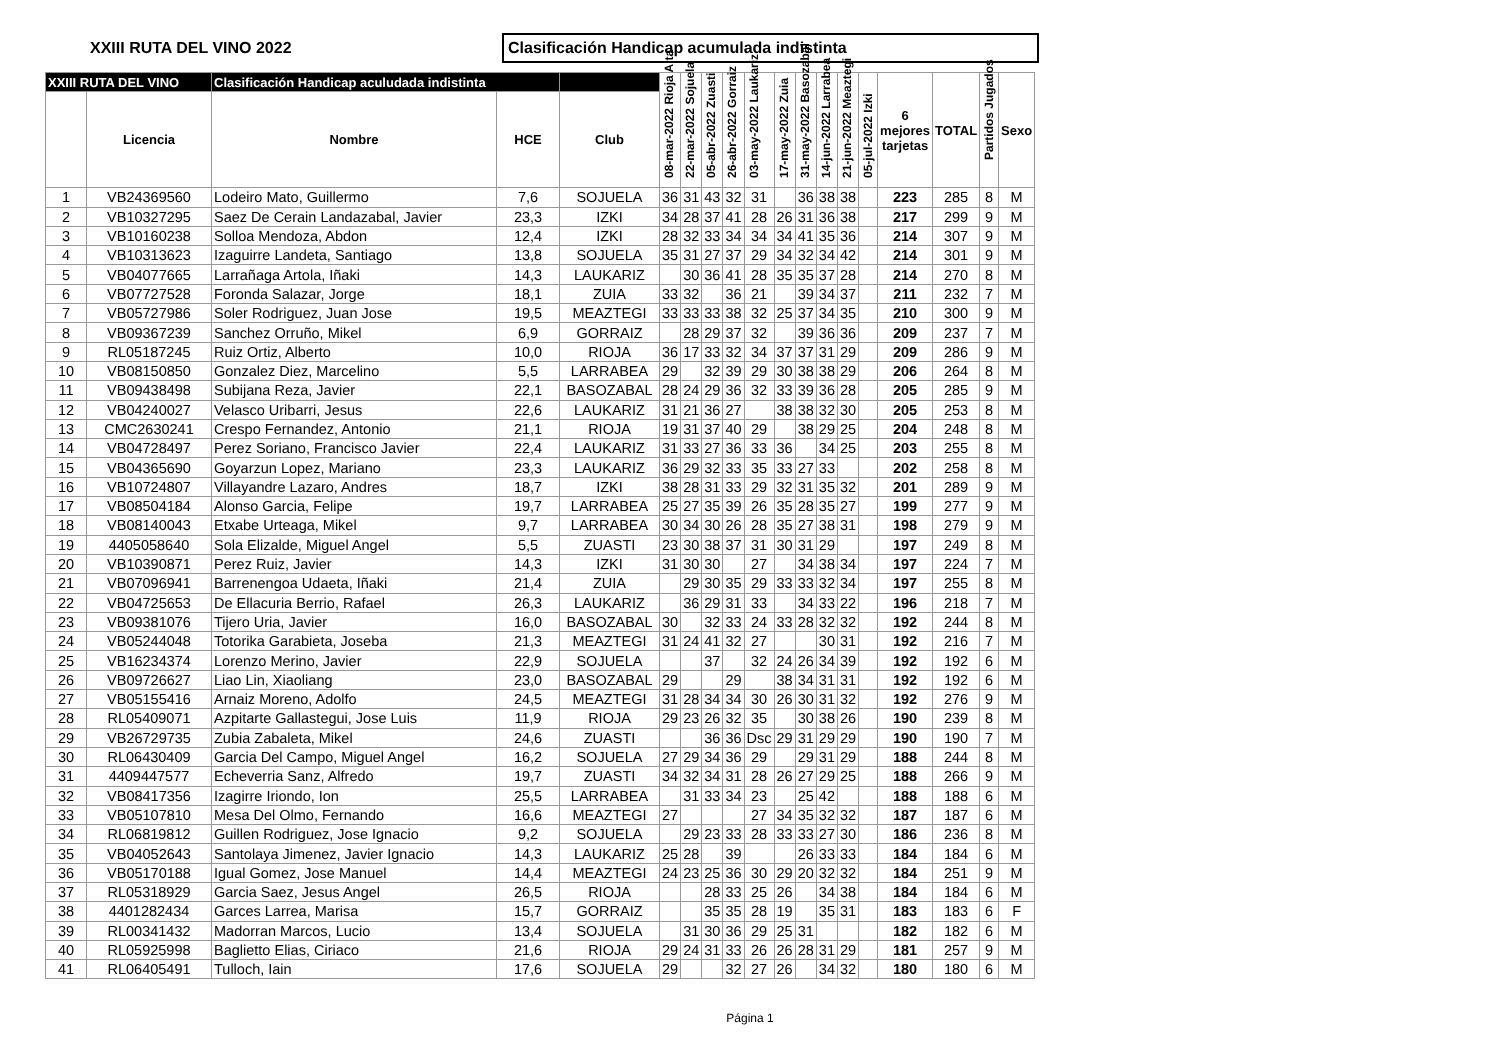XXIII RUTA DEL VINO 2022
Clasificación Handicap acumulada indistinta
| XXIII RUTA DEL VINO | | Clasificación Handicap aculudada indistinta | | | 08-mar-2022 Rioja Alta | 22-mar-2022 Sojuela | 05-abr-2022 Zuasti | 26-abr-2022 Gorraiz | 03-may-2022 Laukariz | 17-may-2022 Zuia | 31-may-2022 Basozabal | 14-jun-2022 Larrabea | 21-jun-2022 Meaztegi | 05-jul-2022 Izki | 6 mejores tarjetas | TOTAL | Partidos Jugados | Sexo |
| --- | --- | --- | --- | --- | --- | --- | --- | --- | --- | --- | --- | --- | --- | --- | --- | --- | --- | --- |
| | Licencia | Nombre | HCE | Club | | | | | | | | | | | | | | |
| 1 | VB24369560 | Lodeiro Mato, Guillermo | 7,6 | SOJUELA | 36 | 31 | 43 | 32 | 31 | | 36 | 38 | 38 | | 223 | 285 | 8 | M |
| 2 | VB10327295 | Saez De Cerain Landazabal, Javier | 23,3 | IZKI | 34 | 28 | 37 | 41 | 28 | 26 | 31 | 36 | 38 | | 217 | 299 | 9 | M |
| 3 | VB10160238 | Solloa Mendoza, Abdon | 12,4 | IZKI | 28 | 32 | 33 | 34 | 34 | 34 | 41 | 35 | 36 | | 214 | 307 | 9 | M |
| 4 | VB10313623 | Izaguirre Landeta, Santiago | 13,8 | SOJUELA | 35 | 31 | 27 | 37 | 29 | 34 | 32 | 34 | 42 | | 214 | 301 | 9 | M |
| 5 | VB04077665 | Larrañaga Artola, Iñaki | 14,3 | LAUKARIZ | | 30 | 36 | 41 | 28 | 35 | 35 | 37 | 28 | | 214 | 270 | 8 | M |
| 6 | VB07727528 | Foronda Salazar, Jorge | 18,1 | ZUIA | 33 | 32 | | 36 | 21 | | 39 | 34 | 37 | | 211 | 232 | 7 | M |
| 7 | VB05727986 | Soler Rodriguez, Juan Jose | 19,5 | MEAZTEGI | 33 | 33 | 33 | 38 | 32 | 25 | 37 | 34 | 35 | | 210 | 300 | 9 | M |
| 8 | VB09367239 | Sanchez Orruño, Mikel | 6,9 | GORRAIZ | | 28 | 29 | 37 | 32 | | 39 | 36 | 36 | | 209 | 237 | 7 | M |
| 9 | RL05187245 | Ruiz Ortiz, Alberto | 10,0 | RIOJA | 36 | 17 | 33 | 32 | 34 | 37 | 37 | 31 | 29 | | 209 | 286 | 9 | M |
| 10 | VB08150850 | Gonzalez Diez, Marcelino | 5,5 | LARRABEA | 29 | | 32 | 39 | 29 | 30 | 38 | 38 | 29 | | 206 | 264 | 8 | M |
| 11 | VB09438498 | Subijana Reza, Javier | 22,1 | BASOZABAL | 28 | 24 | 29 | 36 | 32 | 33 | 39 | 36 | 28 | | 205 | 285 | 9 | M |
| 12 | VB04240027 | Velasco Uribarri, Jesus | 22,6 | LAUKARIZ | 31 | 21 | 36 | 27 | | 38 | 38 | 32 | 30 | | 205 | 253 | 8 | M |
| 13 | CMC2630241 | Crespo Fernandez, Antonio | 21,1 | RIOJA | 19 | 31 | 37 | 40 | 29 | | 38 | 29 | 25 | | 204 | 248 | 8 | M |
| 14 | VB04728497 | Perez Soriano, Francisco Javier | 22,4 | LAUKARIZ | 31 | 33 | 27 | 36 | 33 | 36 | | 34 | 25 | | 203 | 255 | 8 | M |
| 15 | VB04365690 | Goyarzun Lopez, Mariano | 23,3 | LAUKARIZ | 36 | 29 | 32 | 33 | 35 | 33 | 27 | 33 | | | 202 | 258 | 8 | M |
| 16 | VB10724807 | Villayandre Lazaro, Andres | 18,7 | IZKI | 38 | 28 | 31 | 33 | 29 | 32 | 31 | 35 | 32 | | 201 | 289 | 9 | M |
| 17 | VB08504184 | Alonso Garcia, Felipe | 19,7 | LARRABEA | 25 | 27 | 35 | 39 | 26 | 35 | 28 | 35 | 27 | | 199 | 277 | 9 | M |
| 18 | VB08140043 | Etxabe Urteaga, Mikel | 9,7 | LARRABEA | 30 | 34 | 30 | 26 | 28 | 35 | 27 | 38 | 31 | | 198 | 279 | 9 | M |
| 19 | 4405058640 | Sola Elizalde, Miguel Angel | 5,5 | ZUASTI | 23 | 30 | 38 | 37 | 31 | 30 | 31 | 29 | | | 197 | 249 | 8 | M |
| 20 | VB10390871 | Perez Ruiz, Javier | 14,3 | IZKI | 31 | 30 | 30 | | 27 | | 34 | 38 | 34 | | 197 | 224 | 7 | M |
| 21 | VB07096941 | Barrenengoa Udaeta, Iñaki | 21,4 | ZUIA | | 29 | 30 | 35 | 29 | 33 | 33 | 32 | 34 | | 197 | 255 | 8 | M |
| 22 | VB04725653 | De Ellacuria Berrio, Rafael | 26,3 | LAUKARIZ | | 36 | 29 | 31 | 33 | | 34 | 33 | 22 | | 196 | 218 | 7 | M |
| 23 | VB09381076 | Tijero Uria, Javier | 16,0 | BASOZABAL | 30 | | 32 | 33 | 24 | 33 | 28 | 32 | 32 | | 192 | 244 | 8 | M |
| 24 | VB05244048 | Totorika Garabieta, Joseba | 21,3 | MEAZTEGI | 31 | 24 | 41 | 32 | 27 | | | 30 | 31 | | 192 | 216 | 7 | M |
| 25 | VB16234374 | Lorenzo Merino, Javier | 22,9 | SOJUELA | | | 37 | | 32 | 24 | 26 | 34 | 39 | | 192 | 192 | 6 | M |
| 26 | VB09726627 | Liao Lin, Xiaoliang | 23,0 | BASOZABAL | 29 | | | 29 | | 38 | 34 | 31 | 31 | | 192 | 192 | 6 | M |
| 27 | VB05155416 | Arnaiz Moreno, Adolfo | 24,5 | MEAZTEGI | 31 | 28 | 34 | 34 | 30 | 26 | 30 | 31 | 32 | | 192 | 276 | 9 | M |
| 28 | RL05409071 | Azpitarte Gallastegui, Jose Luis | 11,9 | RIOJA | 29 | 23 | 26 | 32 | 35 | | 30 | 38 | 26 | | 190 | 239 | 8 | M |
| 29 | VB26729735 | Zubia Zabaleta, Mikel | 24,6 | ZUASTI | | | 36 | 36 | Dsc | 29 | 31 | 29 | 29 | | 190 | 190 | 7 | M |
| 30 | RL06430409 | Garcia Del Campo, Miguel Angel | 16,2 | SOJUELA | 27 | 29 | 34 | 36 | 29 | | 29 | 31 | 29 | | 188 | 244 | 8 | M |
| 31 | 4409447577 | Echeverria Sanz, Alfredo | 19,7 | ZUASTI | 34 | 32 | 34 | 31 | 28 | 26 | 27 | 29 | 25 | | 188 | 266 | 9 | M |
| 32 | VB08417356 | Izagirre Iriondo, Ion | 25,5 | LARRABEA | | 31 | 33 | 34 | 23 | | 25 | 42 | | | 188 | 188 | 6 | M |
| 33 | VB05107810 | Mesa Del Olmo, Fernando | 16,6 | MEAZTEGI | 27 | | | | 27 | 34 | 35 | 32 | 32 | | 187 | 187 | 6 | M |
| 34 | RL06819812 | Guillen Rodriguez, Jose Ignacio | 9,2 | SOJUELA | | 29 | 23 | 33 | 28 | 33 | 33 | 27 | 30 | | 186 | 236 | 8 | M |
| 35 | VB04052643 | Santolaya Jimenez, Javier Ignacio | 14,3 | LAUKARIZ | 25 | 28 | | 39 | | | 26 | 33 | 33 | | 184 | 184 | 6 | M |
| 36 | VB05170188 | Igual Gomez, Jose Manuel | 14,4 | MEAZTEGI | 24 | 23 | 25 | 36 | 30 | 29 | 20 | 32 | 32 | | 184 | 251 | 9 | M |
| 37 | RL05318929 | Garcia Saez, Jesus Angel | 26,5 | RIOJA | | | 28 | 33 | 25 | 26 | | 34 | 38 | | 184 | 184 | 6 | M |
| 38 | 4401282434 | Garces Larrea, Marisa | 15,7 | GORRAIZ | | | 35 | 35 | 28 | 19 | | 35 | 31 | | 183 | 183 | 6 | F |
| 39 | RL00341432 | Madorran Marcos, Lucio | 13,4 | SOJUELA | | 31 | 30 | 36 | 29 | 25 | 31 | | | | 182 | 182 | 6 | M |
| 40 | RL05925998 | Baglietto Elias, Ciriaco | 21,6 | RIOJA | 29 | 24 | 31 | 33 | 26 | 26 | 28 | 31 | 29 | | 181 | 257 | 9 | M |
| 41 | RL06405491 | Tulloch, Iain | 17,6 | SOJUELA | 29 | | | 32 | 27 | 26 | | 34 | 32 | | 180 | 180 | 6 | M |
Página 1